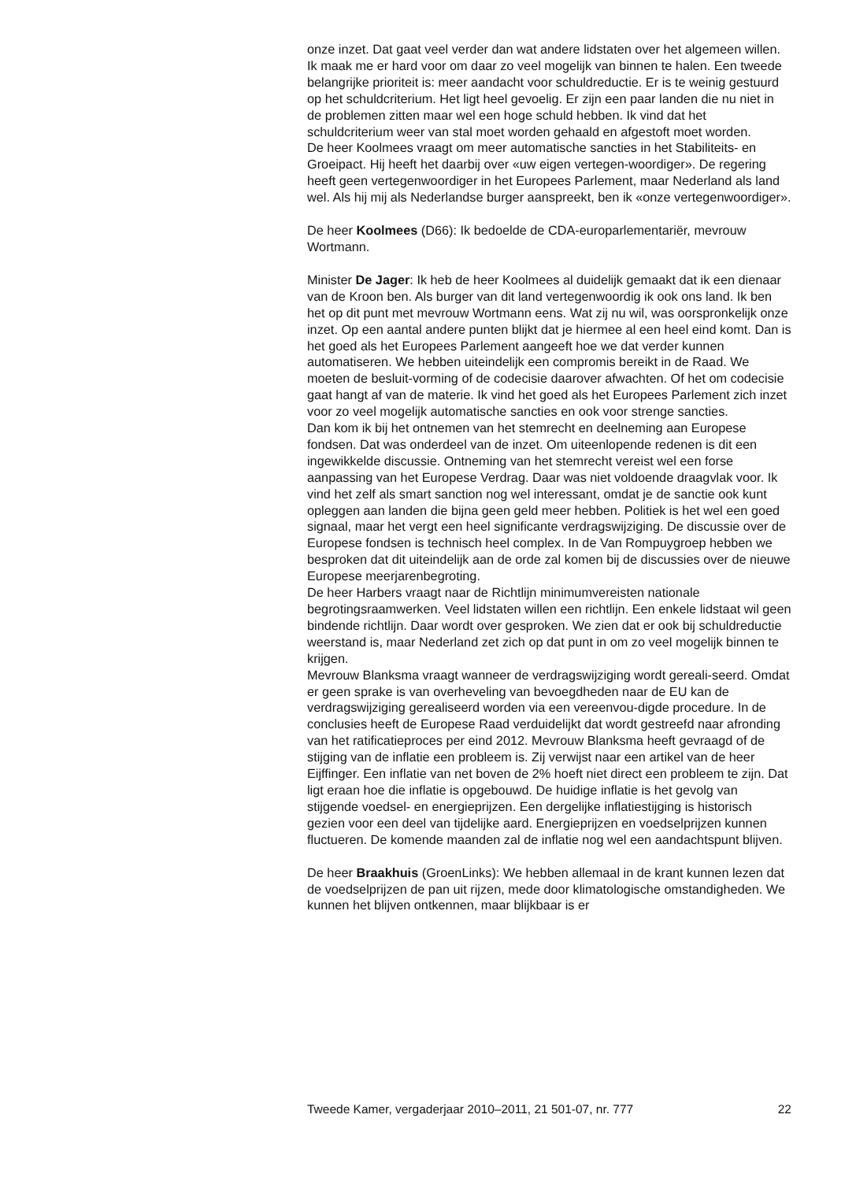onze inzet. Dat gaat veel verder dan wat andere lidstaten over het algemeen willen. Ik maak me er hard voor om daar zo veel mogelijk van binnen te halen. Een tweede belangrijke prioriteit is: meer aandacht voor schuldreductie. Er is te weinig gestuurd op het schuldcriterium. Het ligt heel gevoelig. Er zijn een paar landen die nu niet in de problemen zitten maar wel een hoge schuld hebben. Ik vind dat het schuldcriterium weer van stal moet worden gehaald en afgestoft moet worden.
De heer Koolmees vraagt om meer automatische sancties in het Stabiliteits- en Groeipact. Hij heeft het daarbij over «uw eigen vertegen-woordiger». De regering heeft geen vertegenwoordiger in het Europees Parlement, maar Nederland als land wel. Als hij mij als Nederlandse burger aanspreekt, ben ik «onze vertegenwoordiger».
De heer Koolmees (D66): Ik bedoelde de CDA-europarlementariër, mevrouw Wortmann.
Minister De Jager: Ik heb de heer Koolmees al duidelijk gemaakt dat ik een dienaar van de Kroon ben. Als burger van dit land vertegenwoordig ik ook ons land. Ik ben het op dit punt met mevrouw Wortmann eens. Wat zij nu wil, was oorspronkelijk onze inzet. Op een aantal andere punten blijkt dat je hiermee al een heel eind komt. Dan is het goed als het Europees Parlement aangeeft hoe we dat verder kunnen automatiseren. We hebben uiteindelijk een compromis bereikt in de Raad. We moeten de besluit-vorming of de codecisie daarover afwachten. Of het om codecisie gaat hangt af van de materie. Ik vind het goed als het Europees Parlement zich inzet voor zo veel mogelijk automatische sancties en ook voor strenge sancties.
Dan kom ik bij het ontnemen van het stemrecht en deelneming aan Europese fondsen. Dat was onderdeel van de inzet. Om uiteenlopende redenen is dit een ingewikkelde discussie. Ontneming van het stemrecht vereist wel een forse aanpassing van het Europese Verdrag. Daar was niet voldoende draagvlak voor. Ik vind het zelf als smart sanction nog wel interessant, omdat je de sanctie ook kunt opleggen aan landen die bijna geen geld meer hebben. Politiek is het wel een goed signaal, maar het vergt een heel significante verdragswijziging. De discussie over de Europese fondsen is technisch heel complex. In de Van Rompuygroep hebben we besproken dat dit uiteindelijk aan de orde zal komen bij de discussies over de nieuwe Europese meerjarenbegroting.
De heer Harbers vraagt naar de Richtlijn minimumvereisten nationale begrotingsraamwerken. Veel lidstaten willen een richtlijn. Een enkele lidstaat wil geen bindende richtlijn. Daar wordt over gesproken. We zien dat er ook bij schuldreductie weerstand is, maar Nederland zet zich op dat punt in om zo veel mogelijk binnen te krijgen.
Mevrouw Blanksma vraagt wanneer de verdragswijziging wordt gereali-seerd. Omdat er geen sprake is van overheveling van bevoegdheden naar de EU kan de verdragswijziging gerealiseerd worden via een vereenvou-digde procedure. In de conclusies heeft de Europese Raad verduidelijkt dat wordt gestreefd naar afronding van het ratificatieproces per eind 2012. Mevrouw Blanksma heeft gevraagd of de stijging van de inflatie een probleem is. Zij verwijst naar een artikel van de heer Eijffinger. Een inflatie van net boven de 2% hoeft niet direct een probleem te zijn. Dat ligt eraan hoe die inflatie is opgebouwd. De huidige inflatie is het gevolg van stijgende voedsel- en energieprijzen. Een dergelijke inflatiestijging is historisch gezien voor een deel van tijdelijke aard. Energieprijzen en voedselprijzen kunnen fluctueren. De komende maanden zal de inflatie nog wel een aandachtspunt blijven.
De heer Braakhuis (GroenLinks): We hebben allemaal in de krant kunnen lezen dat de voedselprijzen de pan uit rijzen, mede door klimatologische omstandigheden. We kunnen het blijven ontkennen, maar blijkbaar is er
Tweede Kamer, vergaderjaar 2010–2011, 21 501-07, nr. 777 22